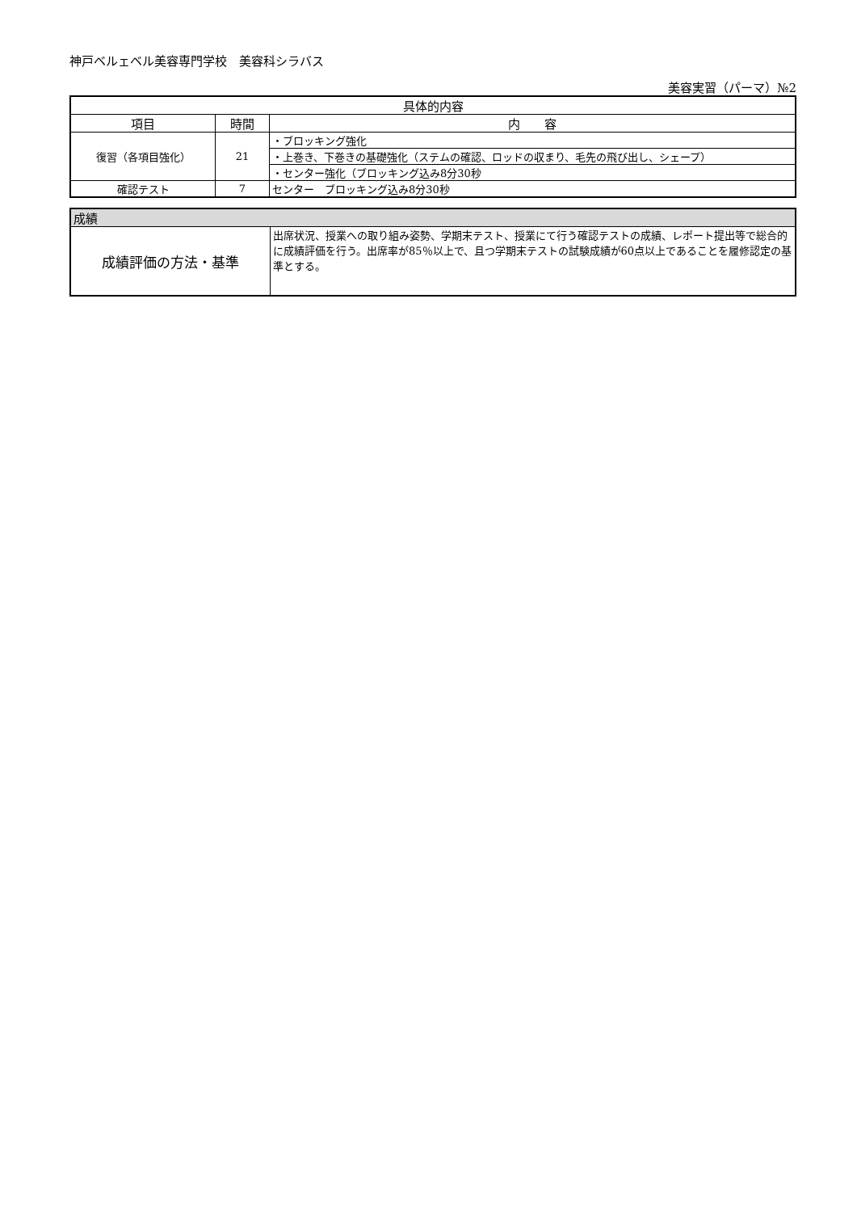神戸ベルェベル美容専門学校　美容科シラバス
美容実習（パーマ）№2
| 具体的内容 | | |
| --- | --- | --- |
| 項目 | 時間 | 内 容 |
| 復習（各項目強化） | 21 | ・ブロッキング強化 |
| | | ・上巻き、下巻きの基礎強化（ステムの確認、ロッドの収まり、毛先の飛び出し、シェープ） |
| | | ・センター強化（ブロッキング込み8分30秒 |
| 確認テスト | 7 | センター ブロッキング込み8分30秒 |
| 成績 | |
| --- | --- |
| 成績評価の方法・基準 | 出席状況、授業への取り組み姿勢、学期末テスト、授業にて行う確認テストの成績、レポート提出等で総合的に成績評価を行う。出席率が85％以上で、且つ学期末テストの試験成績が60点以上であることを履修認定の基準とする。 |